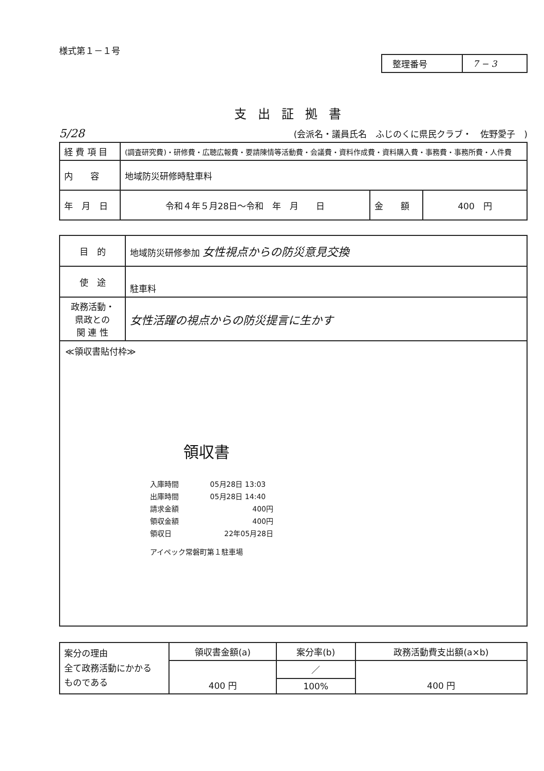様式第１－１号
| 整理番号 | 7 − 3 |
支出証拠書
5/28 (会派名・議員氏名　ふじのくに県民クラブ・　佐野愛子　)
| 経 費 項 目 | (調査研究費)・研修費・広聴広報費・要請陳情等活動費・会議費・資料作成費・資料購入費・事務費・事務所費・人件費 | | |
| 内 容 | 地域防災研修時駐車料 | | |
| 年 月 日 | 令和４年５月28日～令和 年 月 日 | 金 額 | 400 円 |
| 目 的 | 地域防災研修参加 女性視点からの防災意見交換 |
| 使 途 | 駐車料 |
| 政務活動・ 県政との 関 連 性 | 女性活躍の視点からの防災提言に生かす |
≪領収書貼付枠≫
領収書
| 入庫時間 | 05月28日 13:03 |
| 出庫時間 | 05月28日 14:40 |
| 請求金額 | 400円 |
| 領収金額 | 400円 |
| 領収日 | 22年05月28日 |
アイペック常磐町第１駐車場
| 案分の理由 全て政務活動にかかる ものである | 領収書金額(a) | 案分率(b) | 政務活動費支出額(a×b) |
| | 400 円 | ／ | 400 円 |
| | | 100% | |